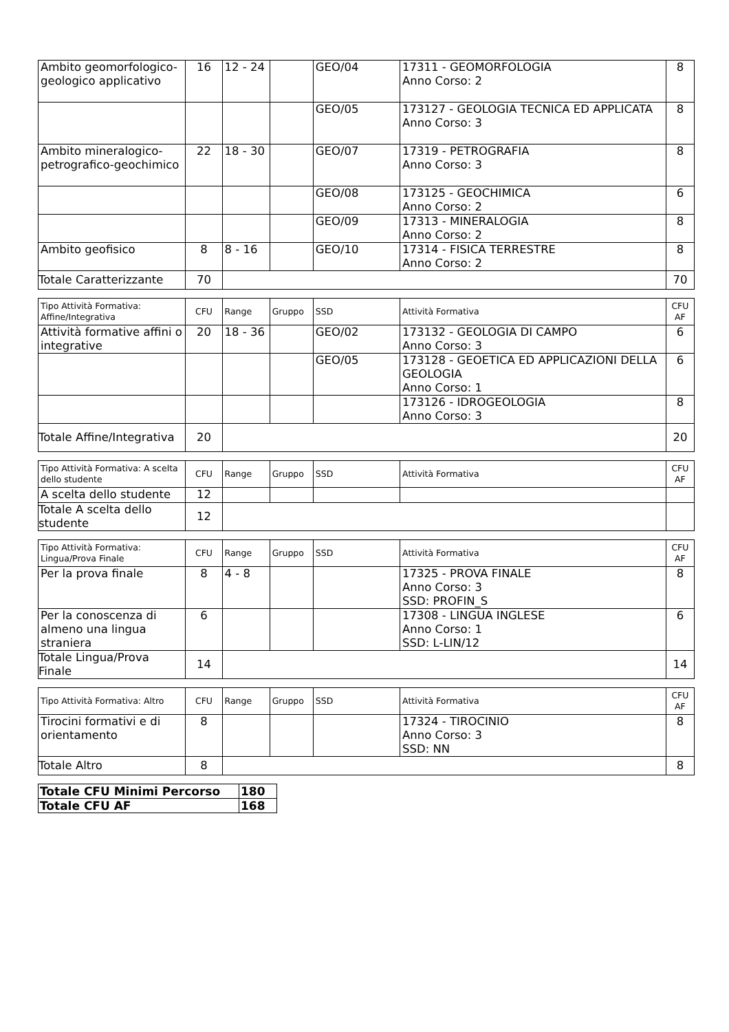| Ambito geomorfologico-geologico applicativo | 16 | 12 - 24 | | GEO/04 | 17311 - GEOMORFOLOGIA Anno Corso: 2 | 8 |
| | | | | GEO/05 | 173127 - GEOLOGIA TECNICA ED APPLICATA Anno Corso: 3 | 8 |
| Ambito mineralogico-petrografico-geochimico | 22 | 18 - 30 | | GEO/07 | 17319 - PETROGRAFIA Anno Corso: 3 | 8 |
| | | | | GEO/08 | 173125 - GEOCHIMICA Anno Corso: 2 | 6 |
| | | | | GEO/09 | 17313 - MINERALOGIA Anno Corso: 2 | 8 |
| Ambito geofisico | 8 | 8 - 16 | | GEO/10 | 17314 - FISICA TERRESTRE Anno Corso: 2 | 8 |
| Totale Caratterizzante | 70 | | | | | 70 |
| Tipo Attività Formativa: Affine/Integrativa | CFU | Range | Gruppo | SSD | Attività Formativa | CFU AF |
| --- | --- | --- | --- | --- | --- | --- |
| Attività formative affini o integrative | 20 | 18 - 36 | | GEO/02 | 173132 - GEOLOGIA DI CAMPO Anno Corso: 3 | 6 |
| | | | | GEO/05 | 173128 - GEOETICA ED APPLICAZIONI DELLA GEOLOGIA Anno Corso: 1 | 6 |
| | | | | | 173126 - IDROGEOLOGIA Anno Corso: 3 | 8 |
| Totale Affine/Integrativa | 20 | | | | | 20 |
| Tipo Attività Formativa: A scelta dello studente | CFU | Range | Gruppo | SSD | Attività Formativa | CFU AF |
| --- | --- | --- | --- | --- | --- | --- |
| A scelta dello studente | 12 | | | | | |
| Totale A scelta dello studente | 12 | | | | | |
| Tipo Attività Formativa: Lingua/Prova Finale | CFU | Range | Gruppo | SSD | Attività Formativa | CFU AF |
| --- | --- | --- | --- | --- | --- | --- |
| Per la prova finale | 8 | 4 - 8 | | | 17325 - PROVA FINALE Anno Corso: 3 SSD: PROFIN_S | 8 |
| Per la conoscenza di almeno una lingua straniera | 6 | | | | 17308 - LINGUA INGLESE Anno Corso: 1 SSD: L-LIN/12 | 6 |
| Totale Lingua/Prova Finale | 14 | | | | | 14 |
| Tipo Attività Formativa: Altro | CFU | Range | Gruppo | SSD | Attività Formativa | CFU AF |
| --- | --- | --- | --- | --- | --- | --- |
| Tirocini formativi e di orientamento | 8 | | | | 17324 - TIROCINIO Anno Corso: 3 SSD: NN | 8 |
| Totale Altro | 8 | | | | | 8 |
| Totale CFU Minimi Percorso | 180 |
| Totale CFU AF | 168 |